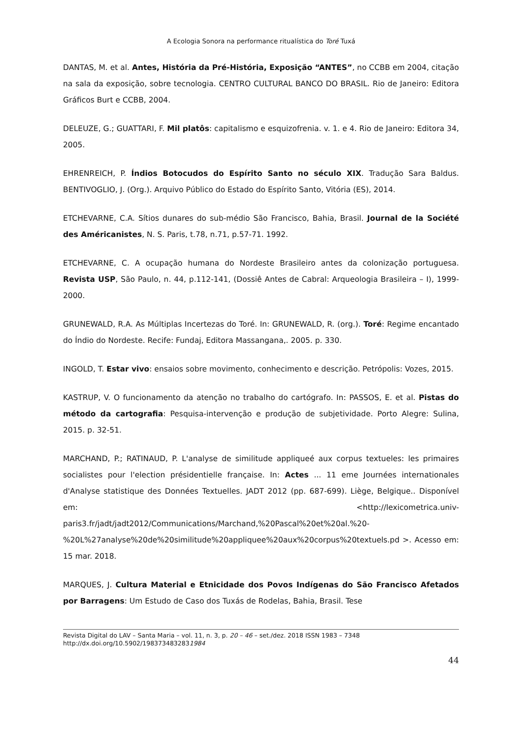A Ecologia Sonora na performance ritualística do Toré Tuxá
DANTAS, M. et al. Antes, História da Pré-História, Exposição “ANTES”, no CCBB em 2004, citação na sala da exposição, sobre tecnologia. CENTRO CULTURAL BANCO DO BRASIL. Rio de Janeiro: Editora Gráficos Burt e CCBB, 2004.
DELEUZE, G.; GUATTARI, F. Mil platôs: capitalismo e esquizofrenia. v. 1. e 4. Rio de Janeiro: Editora 34, 2005.
EHRENREICH, P. Índios Botocudos do Espírito Santo no século XIX. Tradução Sara Baldus. BENTIVOGLIO, J. (Org.). Arquivo Público do Estado do Espírito Santo, Vitória (ES), 2014.
ETCHEVARNE, C.A. Sítios dunares do sub-médio São Francisco, Bahia, Brasil. Journal de la Société des Américanistes, N. S. Paris, t.78, n.71, p.57-71. 1992.
ETCHEVARNE, C. A ocupação humana do Nordeste Brasileiro antes da colonização portuguesa. Revista USP, São Paulo, n. 44, p.112-141, (Dossiê Antes de Cabral: Arqueologia Brasileira – I), 1999-2000.
GRUNEWALD, R.A. As Múltiplas Incertezas do Toré. In: GRUNEWALD, R. (org.). Toré: Regime encantado do Índio do Nordeste. Recife: Fundaj, Editora Massangana,. 2005. p. 330.
INGOLD, T. Estar vivo: ensaios sobre movimento, conhecimento e descrição. Petrópolis: Vozes, 2015.
KASTRUP, V. O funcionamento da atenção no trabalho do cartógrafo. In: PASSOS, E. et al. Pistas do método da cartografia: Pesquisa-intervenção e produção de subjetividade. Porto Alegre: Sulina, 2015. p. 32-51.
MARCHAND, P.; RATINAUD, P. L'analyse de similitude appliqueé aux corpus textueles: les primaires socialistes pour l'election présidentielle française. In: Actes ... 11 eme Journées internationales d'Analyse statistique des Données Textuelles. JADT 2012 (pp. 687-699). Liège, Belgique.. Disponível em: <http://lexicometrica.univ-paris3.fr/jadt/jadt2012/Communications/Marchand,%20Pascal%20et%20al.%20-%20L%27analyse%20de%20similitude%20appliquee%20aux%20corpus%20textuels.pd >. Acesso em: 15 mar. 2018.
MARQUES, J. Cultura Material e Etnicidade dos Povos Indígenas do São Francisco Afetados por Barragens: Um Estudo de Caso dos Tuxás de Rodelas, Bahia, Brasil. Tese
Revista Digital do LAV – Santa Maria – vol. 11, n. 3, p. 20 – 46 – set./dez. 2018 ISSN 1983 – 7348
http://dx.doi.org/10.5902/1983734832831984
44